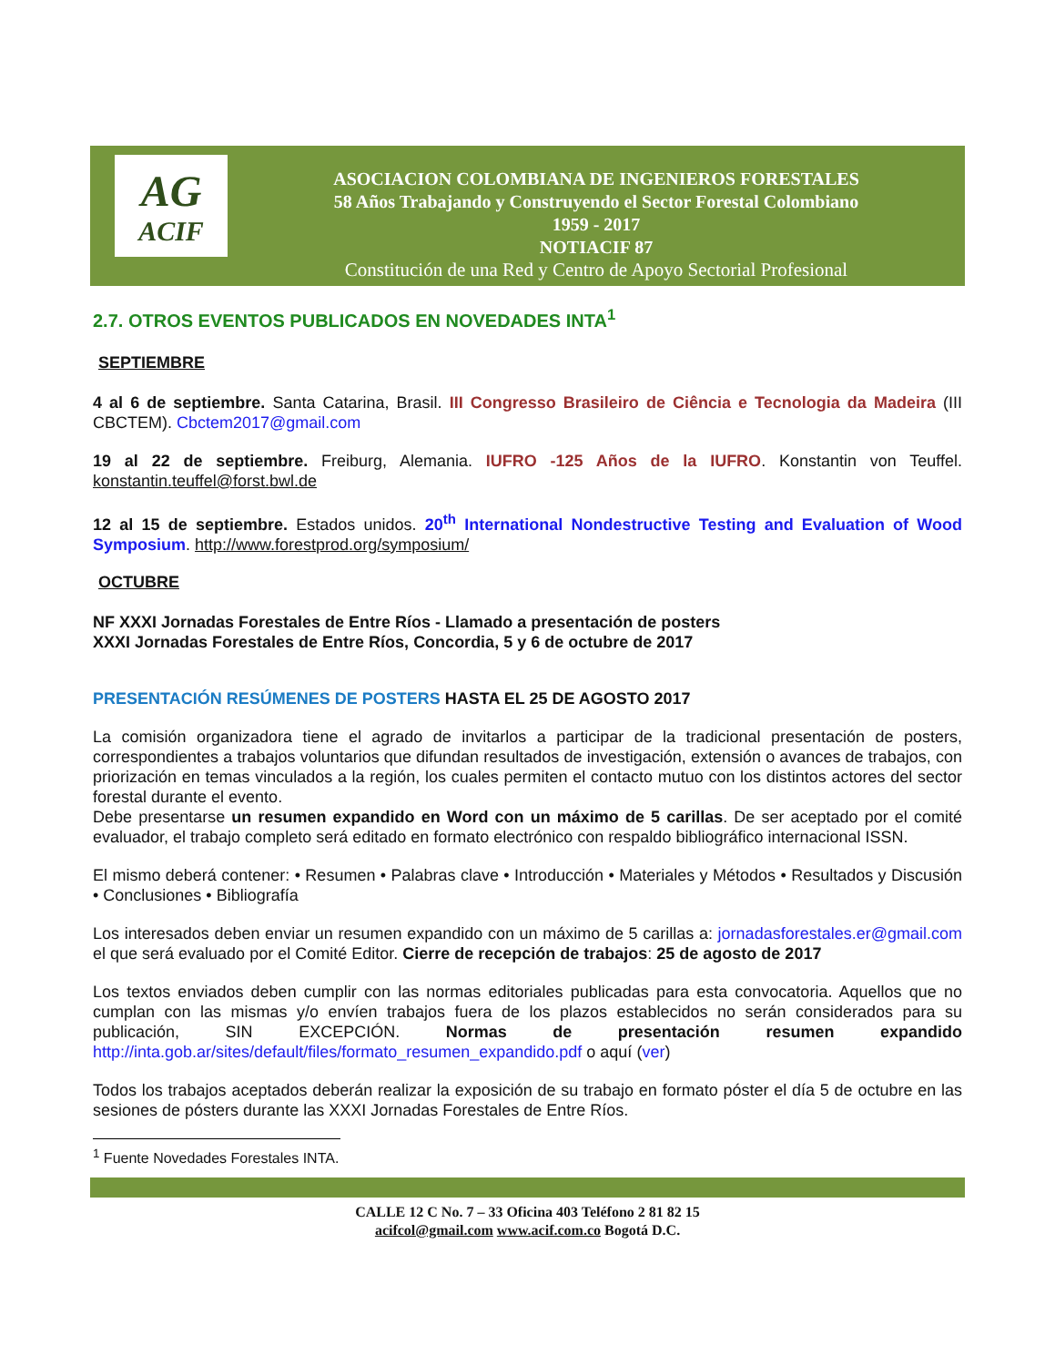AG
ACIF
ASOCIACION COLOMBIANA DE INGENIEROS FORESTALES
58 Años Trabajando y Construyendo el Sector Forestal Colombiano
1959 - 2017
NOTIACIF 87
Constitución de una Red y Centro de Apoyo Sectorial Profesional
2.7. OTROS EVENTOS PUBLICADOS EN NOVEDADES INTA<sup>1</sup>
SEPTIEMBRE
4 al 6 de septiembre. Santa Catarina, Brasil. III Congresso Brasileiro de Ciência e Tecnologia da Madeira (III CBCTEM). Cbctem2017@gmail.com
19 al 22 de septiembre. Freiburg, Alemania. IUFRO -125 Años de la IUFRO. Konstantin von Teuffel. konstantin.teuffel@forst.bwl.de
12 al 15 de septiembre. Estados unidos. 20<sup>th</sup> International Nondestructive Testing and Evaluation of Wood Symposium. http://www.forestprod.org/symposium/
OCTUBRE
NF XXXI Jornadas Forestales de Entre Ríos - Llamado a presentación de posters
XXXI Jornadas Forestales de Entre Ríos, Concordia, 5 y 6 de octubre de 2017
PRESENTACIÓN RESÚMENES DE POSTERS HASTA EL 25 DE AGOSTO 2017
La comisión organizadora tiene el agrado de invitarlos a participar de la tradicional presentación de posters, correspondientes a trabajos voluntarios que difundan resultados de investigación, extensión o avances de trabajos, con priorización en temas vinculados a la región, los cuales permiten el contacto mutuo con los distintos actores del sector forestal durante el evento.
Debe presentarse un resumen expandido en Word con un máximo de 5 carillas. De ser aceptado por el comité evaluador, el trabajo completo será editado en formato electrónico con respaldo bibliográfico internacional ISSN.
El mismo deberá contener: • Resumen • Palabras clave • Introducción • Materiales y Métodos • Resultados y Discusión • Conclusiones • Bibliografía
Los interesados deben enviar un resumen expandido con un máximo de 5 carillas a: jornadasforestales.er@gmail.com el que será evaluado por el Comité Editor. Cierre de recepción de trabajos: 25 de agosto de 2017
Los textos enviados deben cumplir con las normas editoriales publicadas para esta convocatoria. Aquellos que no cumplan con las mismas y/o envíen trabajos fuera de los plazos establecidos no serán considerados para su publicación, SIN EXCEPCIÓN. Normas de presentación resumen expandido http://inta.gob.ar/sites/default/files/formato_resumen_expandido.pdf o aquí (ver)
Todos los trabajos aceptados deberán realizar la exposición de su trabajo en formato póster el día 5 de octubre en las sesiones de pósters durante las XXXI Jornadas Forestales de Entre Ríos.
<sup>1</sup> Fuente Novedades Forestales INTA.
CALLE 12 C No. 7 – 33 Oficina 403 Teléfono 2 81 82 15
acifcol@gmail.com www.acif.com.co Bogotá D.C.